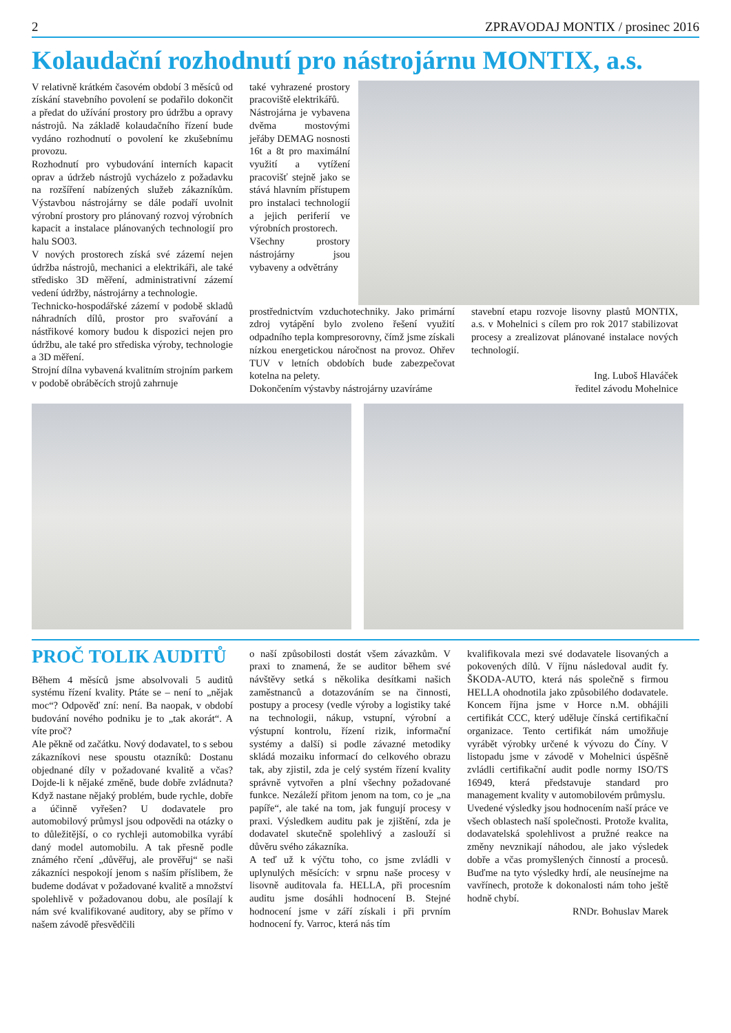2 ZPRAVODAJ MONTIX / prosinec 2016
Kolaudační rozhodnutí pro nástrojárnu MONTIX, a.s.
V relativně krátkém časovém období 3 měsíců od získání stavebního povolení se podařilo dokončit a předat do užívání prostory pro údržbu a opravy nástrojů. Na základě kolaudačního řízení bude vydáno rozhodnutí o povolení ke zkušebnímu provozu.
Rozhodnutí pro vybudování interních kapacit oprav a údržeb nástrojů vycházelo z požadavku na rozšíření nabízených služeb zákazníkům. Výstavbou nástrojárny se dále podaří uvolnit výrobní prostory pro plánovaný rozvoj výrobních kapacit a instalace plánovaných technologií pro halu SO03.
V nových prostorech získá své zázemí nejen údržba nástrojů, mechanici a elektrikáři, ale také středisko 3D měření, administrativní zázemí vedení údržby, nástrojárny a technologie.
Technicko-hospodářské zázemí v podobě skladů náhradních dílů, prostor pro svařování a nástřikové komory budou k dispozici nejen pro údržbu, ale také pro střediska výroby, technologie a 3D měření.
Strojní dílna vybavená kvalitním strojním parkem v podobě obráběcích strojů zahrnuje
také vyhrazené prostory pracoviště elektrikářů.
Nástrojárna je vybavena dvěma mostovými jeřáby DEMAG nosnosti 16t a 8t pro maximální využití a vytížení pracovišť stejně jako se stává hlavním přístupem pro instalaci technologií a jejich periferií ve výrobních prostorech.
Všechny prostory nástrojárny jsou vybaveny a odvětrány
prostřednictvím vzduchotechniky. Jako primární zdroj vytápění bylo zvoleno řešení využití odpadního tepla kompresorovny, čímž jsme získali nízkou energetickou náročnost na provoz. Ohřev TUV v letních obdobích bude zabezpečovat kotelna na pelety.
Dokončením výstavby nástrojárny uzavíráme
stavební etapu rozvoje lisovny plastů MONTIX, a.s. v Mohelnici s cílem pro rok 2017 stabilizovat procesy a zrealizovat plánované instalace nových technologií.
Ing. Luboš Hlaváček
ředitel závodu Mohelnice
PROČ TOLIK AUDITŮ
Během 4 měsíců jsme absolvovali 5 auditů systému řízení kvality. Ptáte se – není to „nějak moc“? Odpověď zní: není. Ba naopak, v období budování nového podniku je to „tak akorát“. A víte proč?
Ale pěkně od začátku. Nový dodavatel, to s sebou zákazníkovi nese spoustu otazníků: Dostanu objednané díly v požadované kvalitě a včas? Dojde-li k nějaké změně, bude dobře zvládnuta? Když nastane nějaký problém, bude rychle, dobře a účinně vyřešen? U dodavatele pro automobilový průmysl jsou odpovědi na otázky o to důležitější, o co rychleji automobilka vyrábí daný model automobilu. A tak přesně podle známého rčení „důvěřuj, ale prověřuj“ se naši zákazníci nespokojí jenom s naším příslibem, že budeme dodávat v požadované kvalitě a množství spolehlivě v požadovanou dobu, ale posílají k nám své kvalifikované auditory, aby se přímo v našem závodě přesvědčili
o naší způsobilosti dostát všem závazkům. V praxi to znamená, že se auditor během své návštěvy setká s několika desítkami našich zaměstnanců a dotazováním se na činnosti, postupy a procesy (vedle výroby a logistiky také na technologii, nákup, vstupní, výrobní a výstupní kontrolu, řízení rizik, informační systémy a další) si podle závazné metodiky skládá mozaiku informací do celkového obrazu tak, aby zjistil, zda je celý systém řízení kvality správně vytvořen a plní všechny požadované funkce. Nezáleží přitom jenom na tom, co je „na papíře“, ale také na tom, jak fungují procesy v praxi. Výsledkem auditu pak je zjištění, zda je dodavatel skutečně spolehlivý a zaslouží si důvěru svého zákazníka.
A teď už k výčtu toho, co jsme zvládli v uplynulých měsících: v srpnu naše procesy v lisovně auditovala fa. HELLA, při procesním auditu jsme dosáhli hodnocení B. Stejné hodnocení jsme v září získali i při prvním hodnocení fy. Varroc, která nás tím
kvalifikovala mezi své dodavatele lisovaných a pokovených dílů. V říjnu následoval audit fy. ŠKODA-AUTO, která nás společně s firmou HELLA ohodnotila jako způsobilého dodavatele. Koncem října jsme v Horce n.M. obhájili certifikát CCC, který uděluje čínská certifikační organizace. Tento certifikát nám umožňuje vyrábět výrobky určené k vývozu do Číny. V listopadu jsme v závodě v Mohelnici úspěšně zvládli certifikační audit podle normy ISO/TS 16949, která představuje standard pro management kvality v automobilovém průmyslu.
Uvedené výsledky jsou hodnocením naší práce ve všech oblastech naší společnosti. Protože kvalita, dodavatelská spolehlivost a pružné reakce na změny nevznikají náhodou, ale jako výsledek dobře a včas promyšlených činností a procesů. Buďme na tyto výsledky hrdí, ale neusínejme na vavřínech, protože k dokonalosti nám toho ještě hodně chybí.
RNDr. Bohuslav Marek